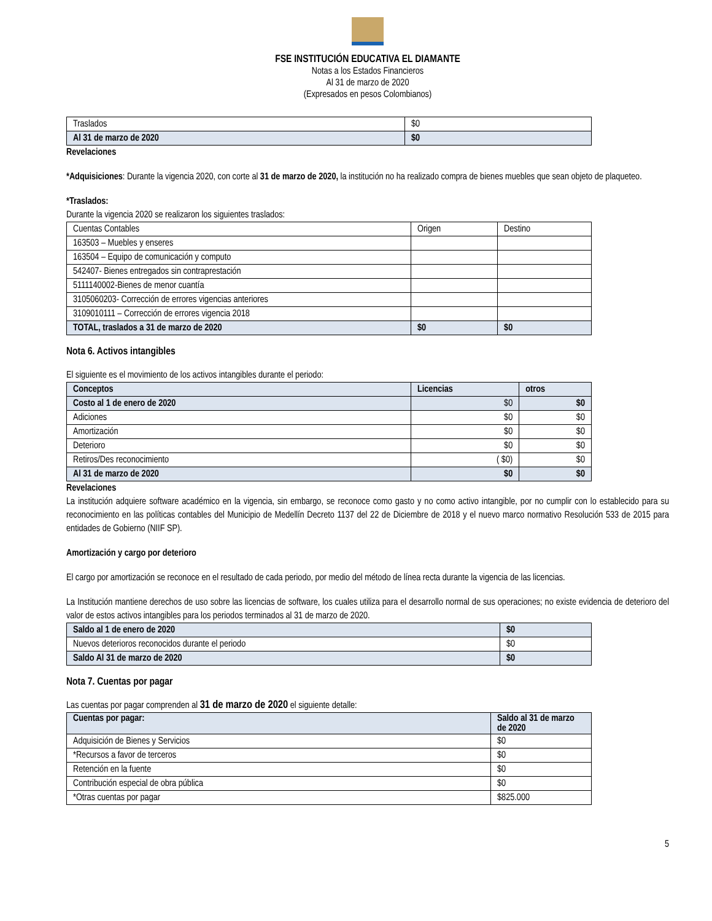FSE INSTITUCIÓN EDUCATIVA EL DIAMANTE
Notas a los Estados Financieros
Al 31 de marzo de 2020
(Expresados en pesos Colombianos)
| Traslados | $0 |
| Al 31 de marzo de 2020 | $0 |
Revelaciones
*Adquisiciones: Durante la vigencia 2020, con corte al 31 de marzo de 2020, la institución no ha realizado compra de bienes muebles que sean objeto de plaqueteo.
*Traslados:
Durante la vigencia 2020 se realizaron los siguientes traslados:
| Cuentas Contables | Origen | Destino |
| 163503 – Muebles y enseres | | |
| 163504 – Equipo de comunicación y computo | | |
| 542407- Bienes entregados sin contraprestación | | |
| 5111140002-Bienes de menor cuantía | | |
| 3105060203- Corrección de errores vigencias anteriores | | |
| 3109010111 – Corrección de errores vigencia 2018 | | |
| TOTAL, traslados a 31 de marzo de 2020 | $0 | $0 |
Nota 6. Activos intangibles
El siguiente es el movimiento de los activos intangibles durante el periodo:
| Conceptos | Licencias | otros |
| --- | --- | --- |
| Costo al 1 de enero de 2020 | $0 | $0 |
| Adiciones | $0 | $0 |
| Amortización | $0 | $0 |
| Deterioro | $0 | $0 |
| Retiros/Des reconocimiento | ( $0) | $0 |
| Al 31 de marzo de 2020 | $0 | $0 |
Revelaciones
La institución adquiere software académico en la vigencia, sin embargo, se reconoce como gasto y no como activo intangible, por no cumplir con lo establecido para su reconocimiento en las políticas contables del Municipio de Medellín Decreto 1137 del 22 de Diciembre de 2018 y el nuevo marco normativo Resolución 533 de 2015 para entidades de Gobierno (NIIF SP).
Amortización y cargo por deterioro
El cargo por amortización se reconoce en el resultado de cada periodo, por medio del método de línea recta durante la vigencia de las licencias.
La Institución mantiene derechos de uso sobre las licencias de software, los cuales utiliza para el desarrollo normal de sus operaciones; no existe evidencia de deterioro del valor de estos activos intangibles para los periodos terminados al 31 de marzo de 2020.
| Saldo al 1 de enero de 2020 | $0 |
| Nuevos deterioros reconocidos durante el periodo | $0 |
| Saldo Al 31 de marzo de 2020 | $0 |
Nota 7. Cuentas por pagar
Las cuentas por pagar comprenden al 31 de marzo de 2020 el siguiente detalle:
| Cuentas por pagar: | Saldo al 31 de marzo de 2020 |
| --- | --- |
| Adquisición de Bienes y Servicios | $0 |
| *Recursos a favor de terceros | $0 |
| Retención en la fuente | $0 |
| Contribución especial de obra pública | $0 |
| *Otras cuentas por pagar | $825.000 |
5